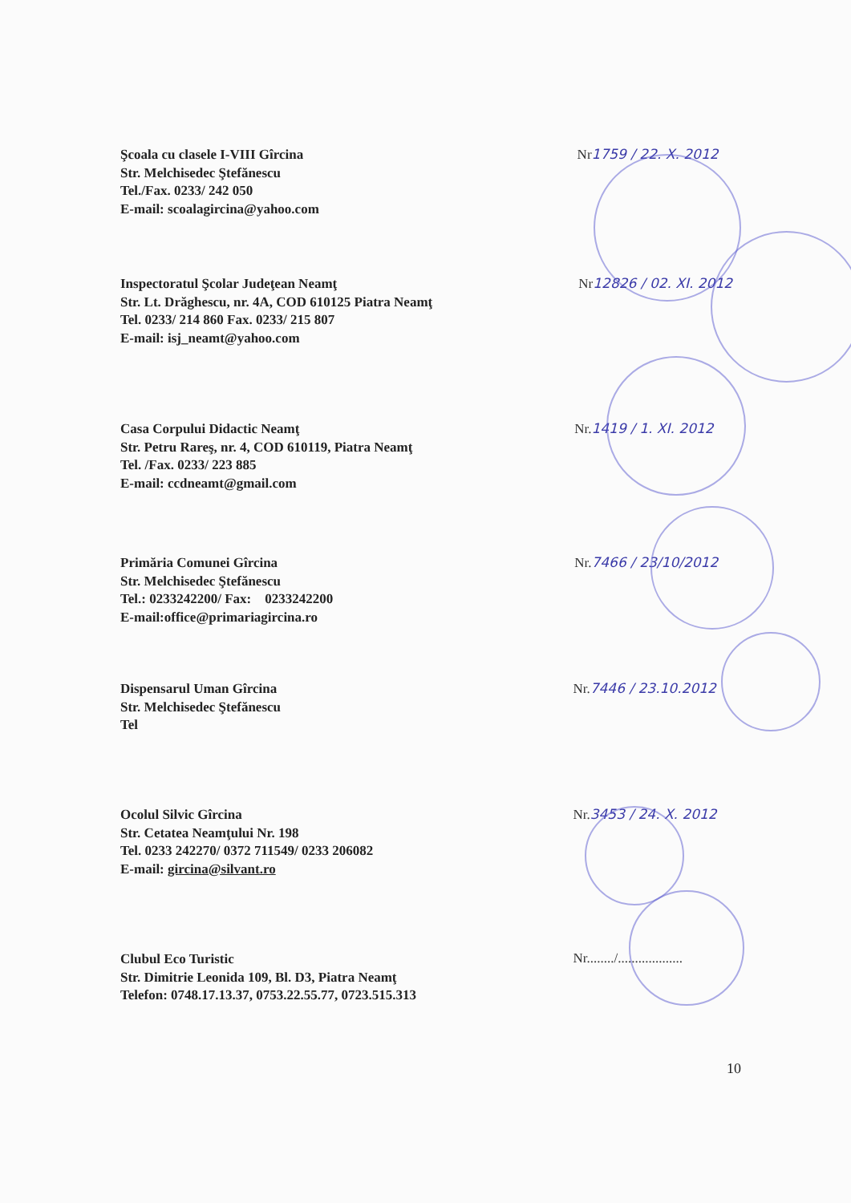Şcoala cu clasele I-VIII Gîrcina
Str. Melchisedec Ştefănescu
Tel./Fax. 0233/ 242 050
E-mail: scoalagircina@yahoo.com
Nr 1759 / 22. X. 2012
Inspectoratul Şcolar Judeţean Neamţ
Str. Lt. Drăghescu, nr. 4A, COD 610125 Piatra Neamţ
Tel. 0233/ 214 860 Fax. 0233/ 215 807
E-mail: isj_neamt@yahoo.com
Nr 12826 / 02. XI. 2012
Casa Corpului Didactic Neamţ
Str. Petru Rareş, nr. 4, COD 610119, Piatra Neamţ
Tel. /Fax. 0233/ 223 885
E-mail: ccdneamt@gmail.com
Nr. 1419 / 1. XI. 2012
Primăria Comunei Gîrcina
Str. Melchisedec Ştefănescu
Tel.: 0233242200/ Fax: 0233242200
E-mail:office@primariagircina.ro
Nr. 7466 / 23/10/2012
Dispensarul Uman Gîrcina
Str. Melchisedec Ştefănescu
Tel
Nr. 7446 / 23.10.2012
Ocolul Silvic Gîrcina
Str. Cetatea Neamţului Nr. 198
Tel. 0233 242270/ 0372 711549/ 0233 206082
E-mail: gircina@silvant.ro
Nr. 3453 / 24. X. 2012
Clubul Eco Turistic
Str. Dimitrie Leonida 109, Bl. D3, Piatra Neamţ
Telefon: 0748.17.13.37, 0753.22.55.77, 0723.515.313
Nr......../...................
10